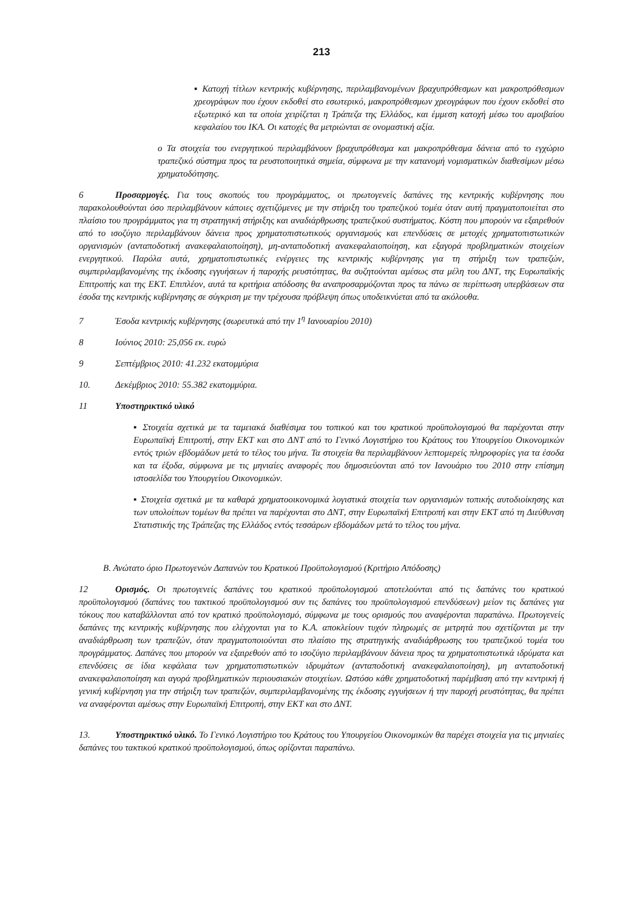213
▪ Κατοχή τίτλων κεντρικής κυβέρνησης, περιλαμβανομένων βραχυπρόθεσμων και μακροπρόθεσμων χρεογράφων που έχουν εκδοθεί στο εσωτερικό, μακροπρόθεσμων χρεογράφων που έχουν εκδοθεί στο εξωτερικό και τα οποία χειρίζεται η Τράπεζα της Ελλάδος, και έμμεση κατοχή μέσω του αμοιβαίου κεφαλαίου του ΙΚΑ. Οι κατοχές θα μετριώνται σε ονομαστική αξία.
o Τα στοιχεία του ενεργητικού περιλαμβάνουν βραχυπρόθεσμα και μακροπρόθεσμα δάνεια από το εγχώριο τραπεζικό σύστημα προς τα ρευστοποιητικά σημεία, σύμφωνα με την κατανομή νομισματικών διαθεσίμων μέσω χρηματοδότησης.
6 Προσαρμογές. Για τους σκοπούς του προγράμματος, οι πρωτογενείς δαπάνες της κεντρικής κυβέρνησης που παρακολουθούνται όσο περιλαμβάνουν κάποιες σχετιζόμενες με την στήριξη του τραπεζικού τομέα όταν αυτή πραγματοποιείται στο πλαίσιο του προγράμματος για τη στρατηγική στήριξης και αναδιάρθρωσης τραπεζικού συστήματος. Κόστη που μπορούν να εξαιρεθούν από το ισοζύγιο περιλαμβάνουν δάνεια προς χρηματοπιστωτικούς οργανισμούς και επενδύσεις σε μετοχές χρηματοπιστωτικών οργανισμών (ανταποδοτική ανακεφαλαιοποίηση), μη-ανταποδοτική ανακεφαλαιοποίηση, και εξαγορά προβληματικών στοιχείων ενεργητικού. Παρόλα αυτά, χρηματοπιστωτικές ενέργειες της κεντρικής κυβέρνησης για τη στήριξη των τραπεζών, συμπεριλαμβανομένης της έκδοσης εγγυήσεων ή παροχής ρευστότητας, θα συζητούνται αμέσως στα μέλη του ΔΝΤ, της Ευρωπαϊκής Επιτροπής και της ΕΚΤ. Επιπλέον, αυτά τα κριτήρια απόδοσης θα αναπροσαρμόζονται προς τα πάνω σε περίπτωση υπερβάσεων στα έσοδα της κεντρικής κυβέρνησης σε σύγκριση με την τρέχουσα πρόβλεψη όπως υποδεικνύεται από τα ακόλουθα.
7 Έσοδα κεντρικής κυβέρνησης (σωρευτικά από την 1<sup>η</sup> Ιανουαρίου 2010)
8 Ιούνιος 2010: 25,056 εκ. ευρώ
9 Σεπτέμβριος 2010: 41.232 εκατομμύρια
10. Δεκέμβριος 2010: 55.382 εκατομμύρια.
11 Υποστηρικτικό υλικό
▪ Στοιχεία σχετικά με τα ταμειακά διαθέσιμα του τοπικού και του κρατικού προϋπολογισμού θα παρέχονται στην Ευρωπαϊκή Επιτροπή, στην ΕΚΤ και στο ΔΝΤ από το Γενικό Λογιστήριο του Κράτους του Υπουργείου Οικονομικών εντός τριών εβδομάδων μετά το τέλος του μήνα. Τα στοιχεία θα περιλαμβάνουν λεπτομερείς πληροφορίες για τα έσοδα και τα έξοδα, σύμφωνα με τις μηνιαίες αναφορές που δημοσιεύονται από τον Ιανουάριο του 2010 στην επίσημη ιστοσελίδα του Υπουργείου Οικονομικών.
▪ Στοιχεία σχετικά με τα καθαρά χρηματοοικονομικά λογιστικά στοιχεία των οργανισμών τοπικής αυτοδιοίκησης και των υπολοίπων τομέων θα πρέπει να παρέχονται στο ΔΝΤ, στην Ευρωπαϊκή Επιτροπή και στην ΕΚΤ από τη Διεύθυνση Στατιστικής της Τράπεζας της Ελλάδος εντός τεσσάρων εβδομάδων μετά το τέλος του μήνα.
Β. Ανώτατο όριο Πρωτογενών Δαπανών του Κρατικού Προϋπολογισμού (Κριτήριο Απόδοσης)
12 Ορισμός. Οι πρωτογενείς δαπάνες του κρατικού προϋπολογισμού αποτελούνται από τις δαπάνες του κρατικού προϋπολογισμού (δαπάνες του τακτικού προϋπολογισμού συν τις δαπάνες του προϋπολογισμού επενδύσεων) μείον τις δαπάνες για τόκους που καταβάλλονται από τον κρατικό προϋπολογισμό, σύμφωνα με τους ορισμούς που αναφέρονται παραπάνω. Πρωτογενείς δαπάνες της κεντρικής κυβέρνησης που ελέγχονται για το Κ.Α. αποκλείουν τυχόν πληρωμές σε μετρητά που σχετίζονται με την αναδιάρθρωση των τραπεζών, όταν πραγματοποιούνται στο πλαίσιο της στρατηγικής αναδιάρθρωσης του τραπεζικού τομέα του προγράμματος. Δαπάνες που μπορούν να εξαιρεθούν από το ισοζύγιο περιλαμβάνουν δάνεια προς τα χρηματοπιστωτικά ιδρύματα και επενδύσεις σε ίδια κεφάλαια των χρηματοπιστωτικών ιδρυμάτων (ανταποδοτική ανακεφαλαιοποίηση), μη ανταποδοτική ανακεφαλαιοποίηση και αγορά προβληματικών περιουσιακών στοιχείων. Ωστόσο κάθε χρηματοδοτική παρέμβαση από την κεντρική ή γενική κυβέρνηση για την στήριξη των τραπεζών, συμπεριλαμβανομένης της έκδοσης εγγυήσεων ή την παροχή ρευστότητας, θα πρέπει να αναφέρονται αμέσως στην Ευρωπαϊκή Επιτροπή, στην ΕΚΤ και στο ΔΝΤ.
13. Υποστηρικτικό υλικό. Το Γενικό Λογιστήριο του Κράτους του Υπουργείου Οικονομικών θα παρέχει στοιχεία για τις μηνιαίες δαπάνες του τακτικού κρατικού προϋπολογισμού, όπως ορίζονται παραπάνω.